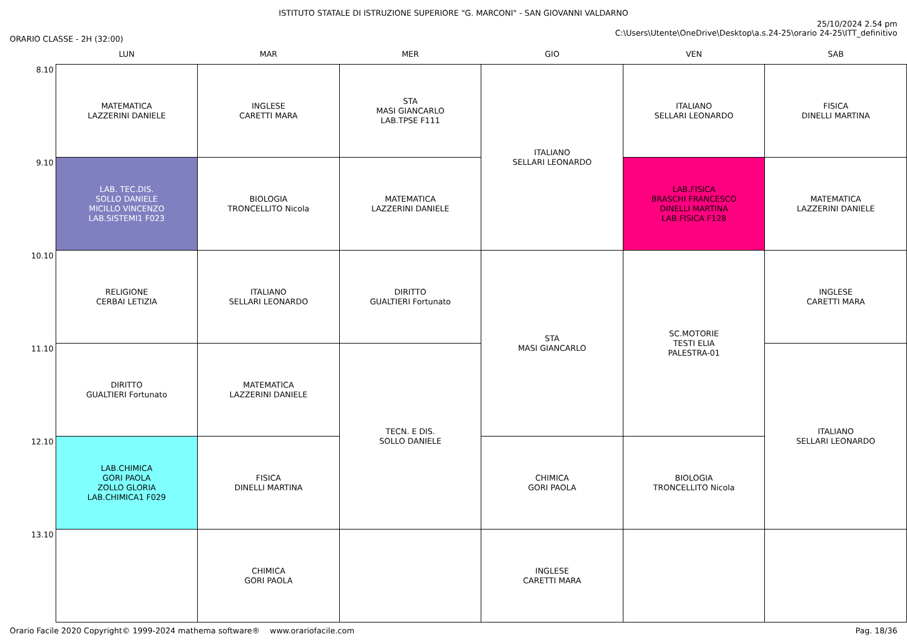ISTITUTO STATALE DI ISTRUZIONE SUPERIORE "G. MARCONI" - SAN GIOVANNI VALDARNO
ORARIO CLASSE - 2H (32:00) 25/10/2024 2.54 pm
C:\Users\Utente\OneDrive\Desktop\a.s.24-25\orario 24-25\ITT_definitivo
| | LUN | MAR | MER | GIO | VEN | SAB |
| --- | --- | --- | --- | --- | --- | --- |
| 8.10 | MATEMATICA LAZZERINI DANIELE | INGLESE CARETTI MARA | STA MASI GIANCARLO LAB.TPSE F111 | ITALIANO SELLARI LEONARDO | ITALIANO SELLARI LEONARDO | FISICA DINELLI MARTINA |
| 9.10 | LAB. TEC.DIS. SOLLO DANIELE MICILLO VINCENZO LAB.SISTEMI1 F023 | BIOLOGIA TRONCELLITO Nicola | MATEMATICA LAZZERINI DANIELE | | LAB.FISICA BRASCHI FRANCESCO DINELLI MARTINA LAB.FISICA F128 | MATEMATICA LAZZERINI DANIELE |
| 10.10 | RELIGIONE CERBAI LETIZIA | ITALIANO SELLARI LEONARDO | DIRITTO GUALTIERI Fortunato | STA MASI GIANCARLO | SC.MOTORIE TESTI ELIA PALESTRA-01 | INGLESE CARETTI MARA |
| 11.10 | DIRITTO GUALTIERI Fortunato | MATEMATICA LAZZERINI DANIELE | TECN. E DIS. SOLLO DANIELE | | | ITALIANO SELLARI LEONARDO |
| 12.10 | LAB.CHIMICA GORI PAOLA ZOLLO GLORIA LAB.CHIMICA1 F029 | FISICA DINELLI MARTINA | | CHIMICA GORI PAOLA | BIOLOGIA TRONCELLITO Nicola | |
| 13.10 | | CHIMICA GORI PAOLA | | INGLESE CARETTI MARA | | |
Orario Facile 2020 Copyright© 1999-2024 mathema software® www.orariofacile.com
Pag. 18/36